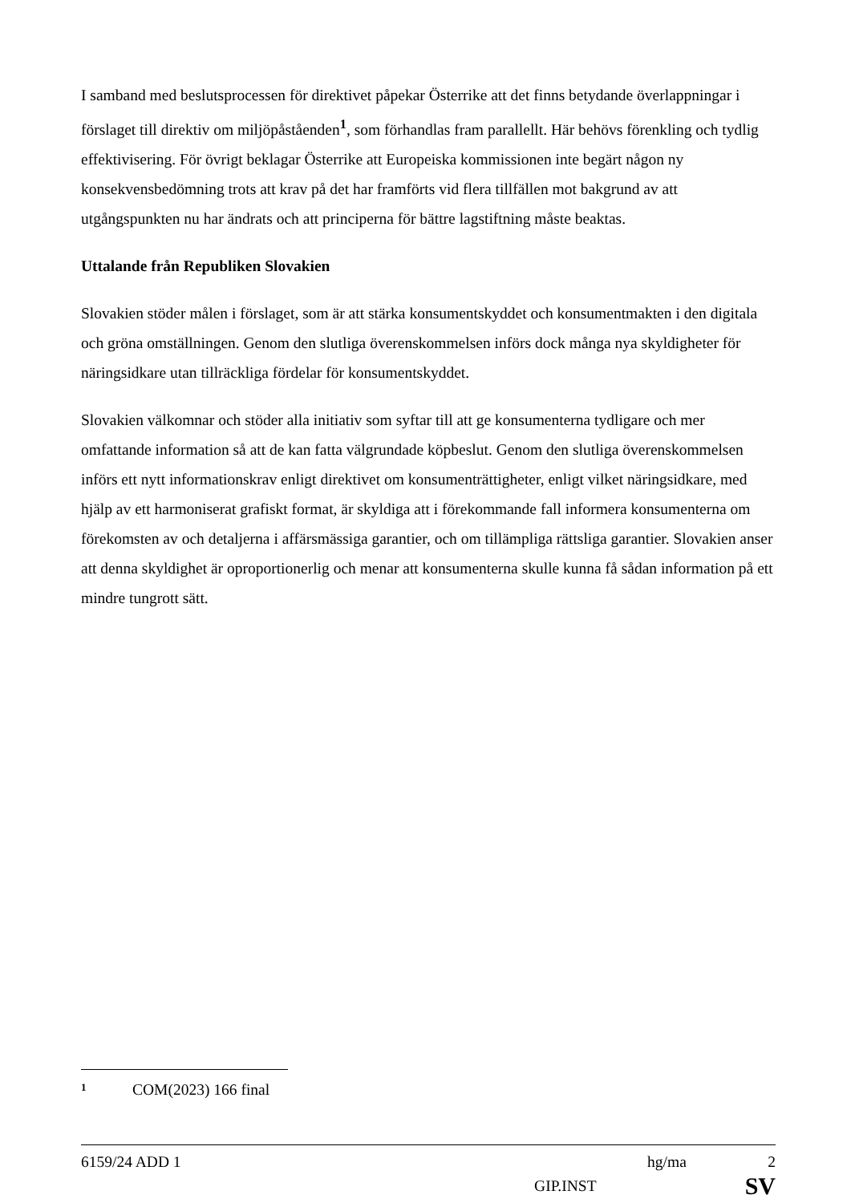I samband med beslutsprocessen för direktivet påpekar Österrike att det finns betydande överlappningar i förslaget till direktiv om miljöpåståenden<sup>1</sup>, som förhandlas fram parallellt. Här behövs förenkling och tydlig effektivisering. För övrigt beklagar Österrike att Europeiska kommissionen inte begärt någon ny konsekvensbedömning trots att krav på det har framförts vid flera tillfällen mot bakgrund av att utgångspunkten nu har ändrats och att principerna för bättre lagstiftning måste beaktas.
Uttalande från Republiken Slovakien
Slovakien stöder målen i förslaget, som är att stärka konsumentskyddet och konsumentmakten i den digitala och gröna omställningen. Genom den slutliga överenskommelsen införs dock många nya skyldigheter för näringsidkare utan tillräckliga fördelar för konsumentskyddet.
Slovakien välkomnar och stöder alla initiativ som syftar till att ge konsumenterna tydligare och mer omfattande information så att de kan fatta välgrundade köpbeslut. Genom den slutliga överenskommelsen införs ett nytt informationskrav enligt direktivet om konsumenträttigheter, enligt vilket näringsidkare, med hjälp av ett harmoniserat grafiskt format, är skyldiga att i förekommande fall informera konsumenterna om förekomsten av och detaljerna i affärsmässiga garantier, och om tillämpliga rättsliga garantier. Slovakien anser att denna skyldighet är oproportionerlig och menar att konsumenterna skulle kunna få sådan information på ett mindre tungrott sätt.
1 COM(2023) 166 final
6159/24 ADD 1 hg/ma 2
GIP.INST SV